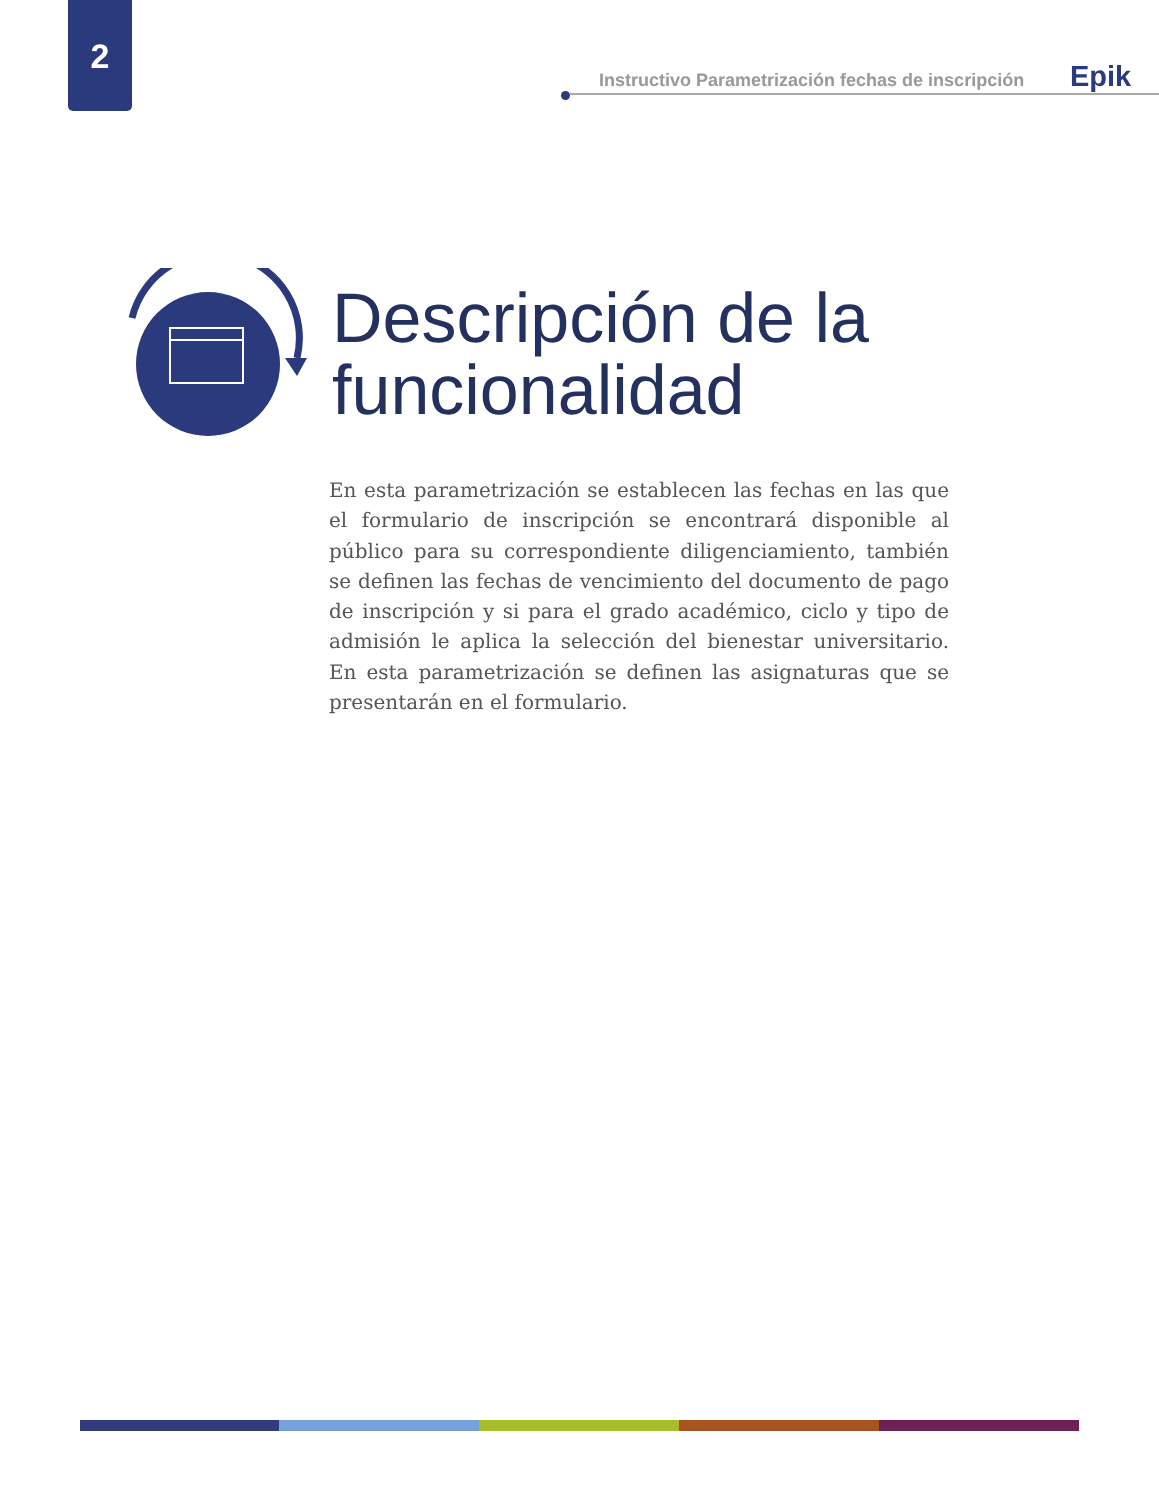2
Instructivo Parametrización fechas de inscripción Epik
Descripción de la funcionalidad
En esta parametrización se establecen las fechas en las que el formulario de inscripción se encontrará disponible al público para su correspondiente diligenciamiento, también se definen las fechas de vencimiento del documento de pago de inscripción y si para el grado académico, ciclo y tipo de admisión le aplica la selección del bienestar universitario. En esta parametrización se definen las asignaturas que se presentarán en el formulario.